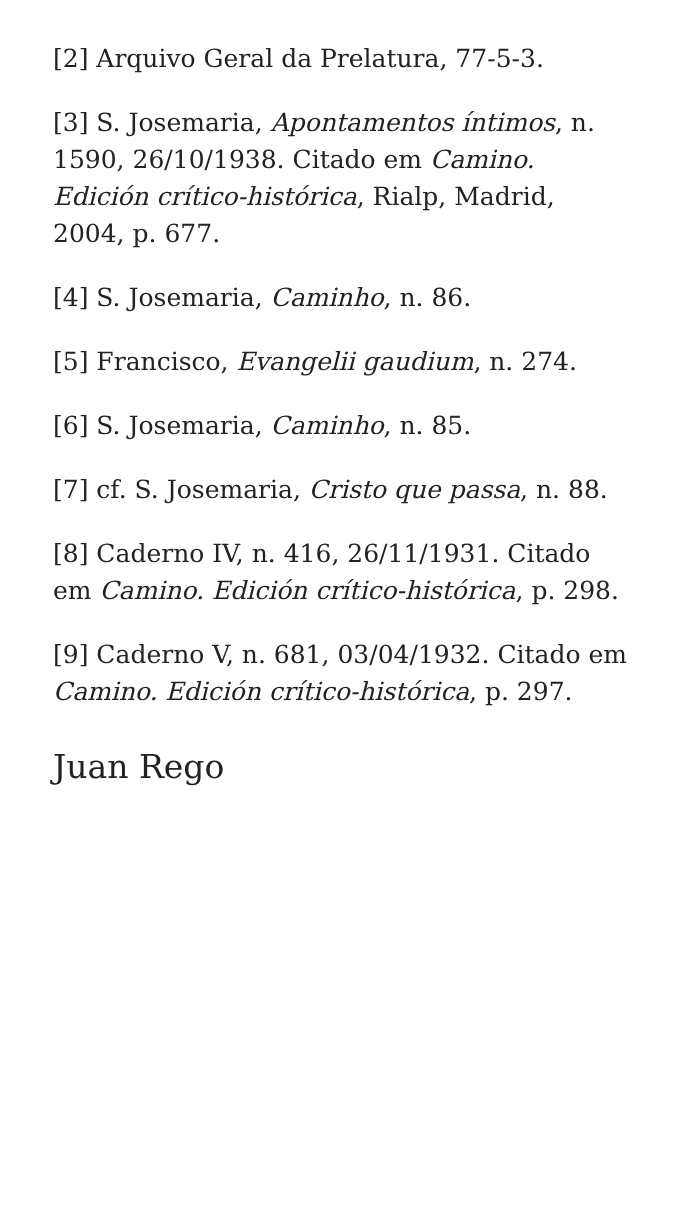[2] Arquivo Geral da Prelatura, 77-5-3.
[3] S. Josemaria, Apontamentos íntimos, n. 1590, 26/10/1938. Citado em Camino. Edición crítico-histórica, Rialp, Madrid, 2004, p. 677.
[4] S. Josemaria, Caminho, n. 86.
[5] Francisco, Evangelii gaudium, n. 274.
[6] S. Josemaria, Caminho, n. 85.
[7] cf. S. Josemaria, Cristo que passa, n. 88.
[8] Caderno IV, n. 416, 26/11/1931. Citado em Camino. Edición crítico-histórica, p. 298.
[9] Caderno V, n. 681, 03/04/1932. Citado em Camino. Edición crítico-histórica, p. 297.
Juan Rego